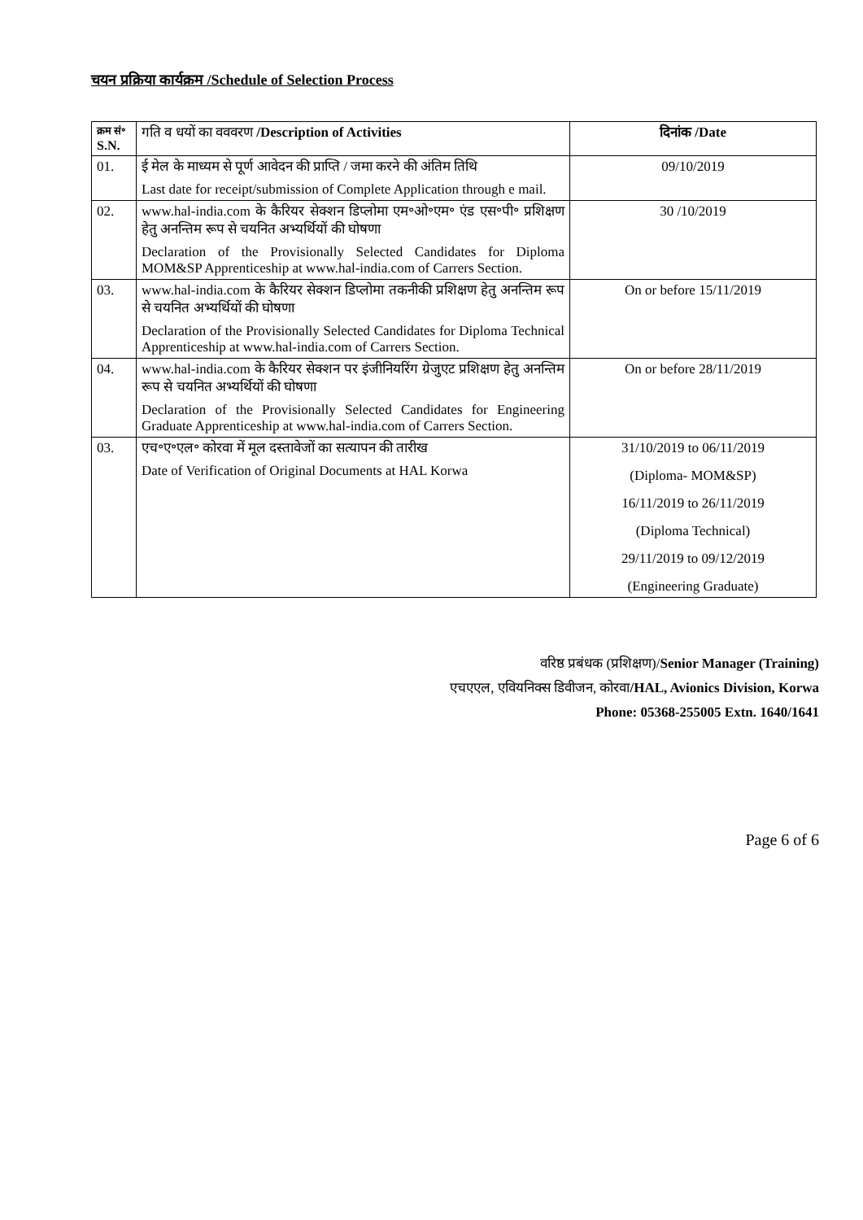चयन प्रक्रिया कार्यक्रम /Schedule of Selection Process
| क्रम सं॰ S.N. | गति व धयों का वववरण /Description of Activities | दिनांक /Date |
| --- | --- | --- |
| 01. | ई मेल के माध्यम से पूर्ण आवेदन की प्राप्ति / जमा करने की अंतिम तिथि Last date for receipt/submission of Complete Application through e mail. | 09/10/2019 |
| 02. | www.hal-india.com के कैरियर सेक्शन डिप्लोमा एम॰ओ॰एम॰ एंड एस॰पी॰ प्रशिक्षण हेतु अनन्तिम रूप से चयनित अभ्यर्थियों की घोषणा Declaration of the Provisionally Selected Candidates for Diploma MOM&SP Apprenticeship at www.hal-india.com of Carrers Section. | 30 /10/2019 |
| 03. | www.hal-india.com के कैरियर सेक्शन डिप्लोमा तकनीकी प्रशिक्षण हेतु अनन्तिम रूप से चयनित अभ्यर्थियों की घोषणा Declaration of the Provisionally Selected Candidates for Diploma Technical Apprenticeship at www.hal-india.com of Carrers Section. | On or before 15/11/2019 |
| 04. | www.hal-india.com के कैरियर सेक्शन पर इंजीनियरिंग ग्रेजुएट प्रशिक्षण हेतु अनन्तिम रूप से चयनित अभ्यर्थियों की घोषणा Declaration of the Provisionally Selected Candidates for Engineering Graduate Apprenticeship at www.hal-india.com of Carrers Section. | On or before 28/11/2019 |
| 03. | एच॰ए॰एल॰ कोरवा में मूल दस्तावेजों का सत्यापन की तारीख Date of Verification of Original Documents at HAL Korwa | 31/10/2019 to 06/11/2019 (Diploma- MOM&SP) 16/11/2019 to 26/11/2019 (Diploma Technical) 29/11/2019 to 09/12/2019 (Engineering Graduate) |
वरिष्ठ प्रबंधक (प्रशिक्षण)/Senior Manager (Training)
एचएएल, एवियनिक्स डिवीजन, कोरवा/HAL, Avionics Division, Korwa
Phone: 05368-255005 Extn. 1640/1641
Page 6 of 6